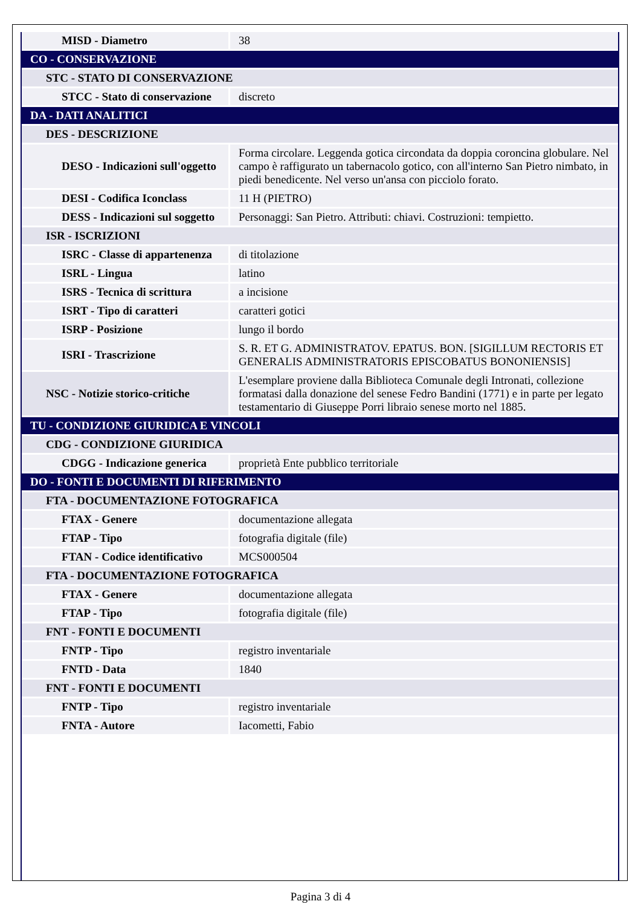| MISD - Diametro | 38 |
| CO - CONSERVAZIONE | |
| STC - STATO DI CONSERVAZIONE | |
| STCC - Stato di conservazione | discreto |
| DA - DATI ANALITICI | |
| DES - DESCRIZIONE | |
| DESO - Indicazioni sull'oggetto | Forma circolare. Leggenda gotica circondata da doppia coroncina globulare. Nel campo è raffigurato un tabernacolo gotico, con all'interno San Pietro nimbato, in piedi benedicente. Nel verso un'ansa con picciolo forato. |
| DESI - Codifica Iconclass | 11 H (PIETRO) |
| DESS - Indicazioni sul soggetto | Personaggi: San Pietro. Attributi: chiavi. Costruzioni: tempietto. |
| ISR - ISCRIZIONI | |
| ISRC - Classe di appartenenza | di titolazione |
| ISRL - Lingua | latino |
| ISRS - Tecnica di scrittura | a incisione |
| ISRT - Tipo di caratteri | caratteri gotici |
| ISRP - Posizione | lungo il bordo |
| ISRI - Trascrizione | S. R. ET G. ADMINISTRATOV. EPATUS. BON. [SIGILLUM RECTORIS ET GENERALIS ADMINISTRATORIS EPISCOBATUS BONONIENSIS] |
| NSC - Notizie storico-critiche | L'esemplare proviene dalla Biblioteca Comunale degli Intronati, collezione formatasi dalla donazione del senese Fedro Bandini (1771) e in parte per legato testamentario di Giuseppe Porri libraio senese morto nel 1885. |
| TU - CONDIZIONE GIURIDICA E VINCOLI | |
| CDG - CONDIZIONE GIURIDICA | |
| CDGG - Indicazione generica | proprietà Ente pubblico territoriale |
| DO - FONTI E DOCUMENTI DI RIFERIMENTO | |
| FTA - DOCUMENTAZIONE FOTOGRAFICA | |
| FTAX - Genere | documentazione allegata |
| FTAP - Tipo | fotografia digitale (file) |
| FTAN - Codice identificativo | MCS000504 |
| FTA - DOCUMENTAZIONE FOTOGRAFICA | |
| FTAX - Genere | documentazione allegata |
| FTAP - Tipo | fotografia digitale (file) |
| FNT - FONTI E DOCUMENTI | |
| FNTP - Tipo | registro inventariale |
| FNTD - Data | 1840 |
| FNT - FONTI E DOCUMENTI | |
| FNTP - Tipo | registro inventariale |
| FNTA - Autore | Iacometti, Fabio |
Pagina 3 di 4